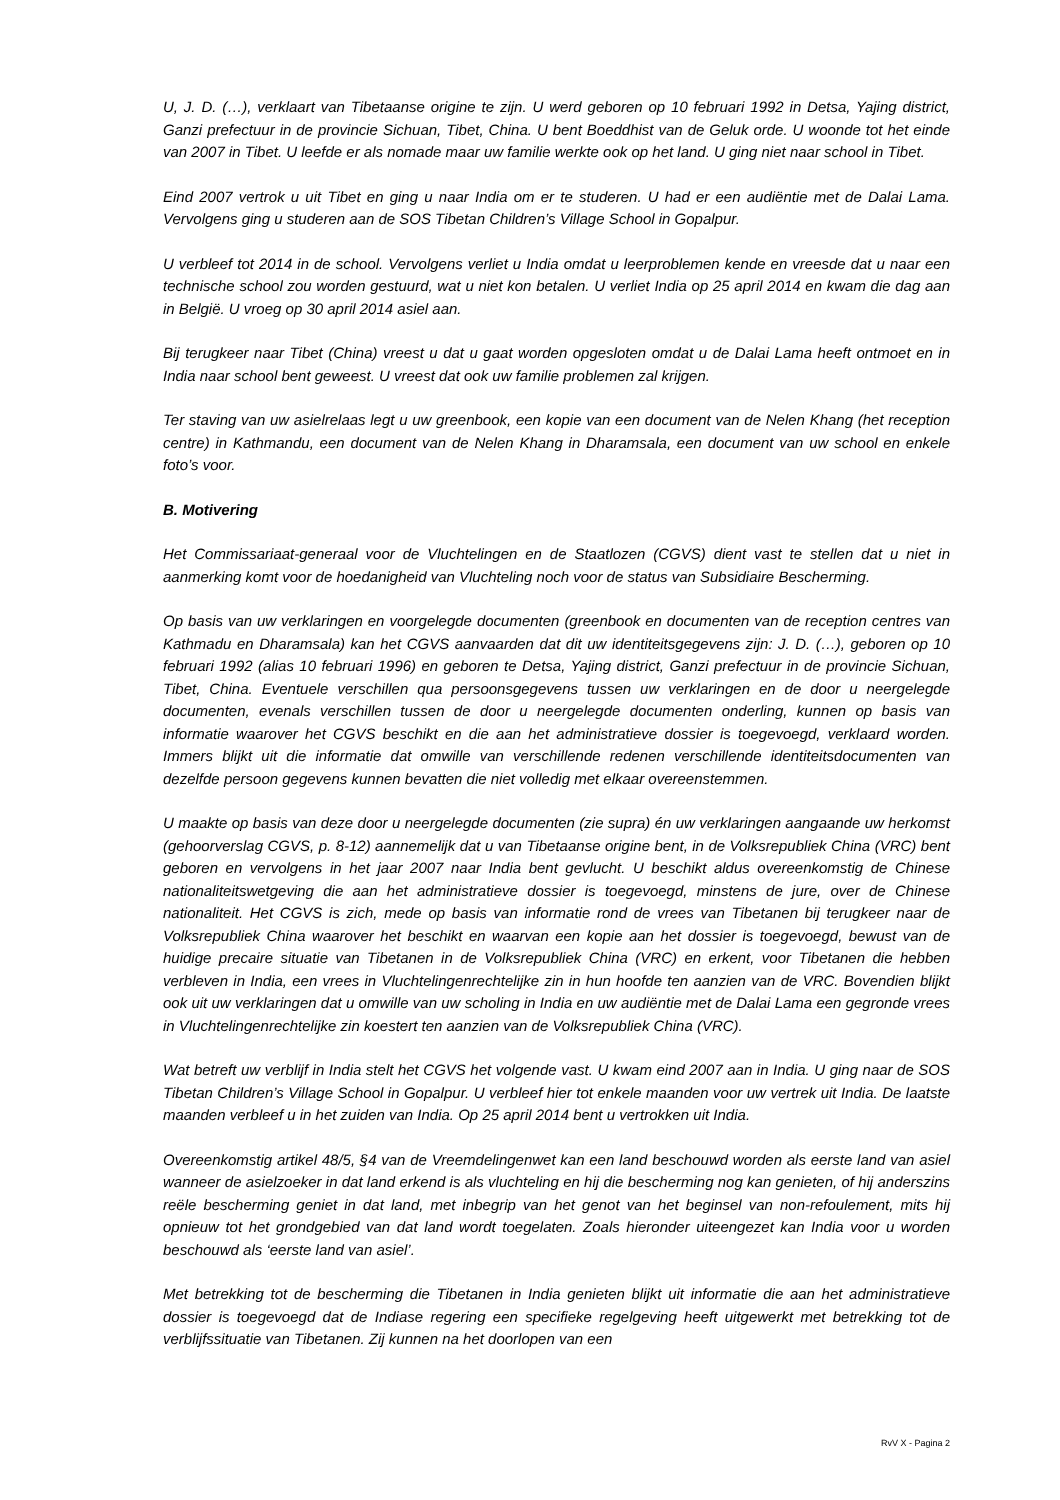U, J. D. (…), verklaart van Tibetaanse origine te zijn. U werd geboren op 10 februari 1992 in Detsa, Yajing district, Ganzi prefectuur in de provincie Sichuan, Tibet, China. U bent Boeddhist van de Geluk orde. U woonde tot het einde van 2007 in Tibet. U leefde er als nomade maar uw familie werkte ook op het land. U ging niet naar school in Tibet.
Eind 2007 vertrok u uit Tibet en ging u naar India om er te studeren. U had er een audiëntie met de Dalai Lama. Vervolgens ging u studeren aan de SOS Tibetan Children’s Village School in Gopalpur.
U verbleef tot 2014 in de school. Vervolgens verliet u India omdat u leerproblemen kende en vreesde dat u naar een technische school zou worden gestuurd, wat u niet kon betalen. U verliet India op 25 april 2014 en kwam die dag aan in België. U vroeg op 30 april 2014 asiel aan.
Bij terugkeer naar Tibet (China) vreest u dat u gaat worden opgesloten omdat u de Dalai Lama heeft ontmoet en in India naar school bent geweest. U vreest dat ook uw familie problemen zal krijgen.
Ter staving van uw asielrelaas legt u uw greenbook, een kopie van een document van de Nelen Khang (het reception centre) in Kathmandu, een document van de Nelen Khang in Dharamsala, een document van uw school en enkele foto’s voor.
B. Motivering
Het Commissariaat-generaal voor de Vluchtelingen en de Staatlozen (CGVS) dient vast te stellen dat u niet in aanmerking komt voor de hoedanigheid van Vluchteling noch voor de status van Subsidiaire Bescherming.
Op basis van uw verklaringen en voorgelegde documenten (greenbook en documenten van de reception centres van Kathmadu en Dharamsala) kan het CGVS aanvaarden dat dit uw identiteitsgegevens zijn: J. D. (…), geboren op 10 februari 1992 (alias 10 februari 1996) en geboren te Detsa, Yajing district, Ganzi prefectuur in de provincie Sichuan, Tibet, China. Eventuele verschillen qua persoonsgegevens tussen uw verklaringen en de door u neergelegde documenten, evenals verschillen tussen de door u neergelegde documenten onderling, kunnen op basis van informatie waarover het CGVS beschikt en die aan het administratieve dossier is toegevoegd, verklaard worden. Immers blijkt uit die informatie dat omwille van verschillende redenen verschillende identiteitsdocumenten van dezelfde persoon gegevens kunnen bevatten die niet volledig met elkaar overeenstemmen.
U maakte op basis van deze door u neergelegde documenten (zie supra) én uw verklaringen aangaande uw herkomst (gehoorverslag CGVS, p. 8-12) aannemelijk dat u van Tibetaanse origine bent, in de Volksrepubliek China (VRC) bent geboren en vervolgens in het jaar 2007 naar India bent gevlucht. U beschikt aldus overeenkomstig de Chinese nationaliteitswetgeving die aan het administratieve dossier is toegevoegd, minstens de jure, over de Chinese nationaliteit. Het CGVS is zich, mede op basis van informatie rond de vrees van Tibetanen bij terugkeer naar de Volksrepubliek China waarover het beschikt en waarvan een kopie aan het dossier is toegevoegd, bewust van de huidige precaire situatie van Tibetanen in de Volksrepubliek China (VRC) en erkent, voor Tibetanen die hebben verbleven in India, een vrees in Vluchtelingenrechtelijke zin in hun hoofde ten aanzien van de VRC. Bovendien blijkt ook uit uw verklaringen dat u omwille van uw scholing in India en uw audiëntie met de Dalai Lama een gegronde vrees in Vluchtelingenrechtelijke zin koestert ten aanzien van de Volksrepubliek China (VRC).
Wat betreft uw verblijf in India stelt het CGVS het volgende vast. U kwam eind 2007 aan in India. U ging naar de SOS Tibetan Children’s Village School in Gopalpur. U verbleef hier tot enkele maanden voor uw vertrek uit India. De laatste maanden verbleef u in het zuiden van India. Op 25 april 2014 bent u vertrokken uit India.
Overeenkomstig artikel 48/5, §4 van de Vreemdelingenwet kan een land beschouwd worden als eerste land van asiel wanneer de asielzoeker in dat land erkend is als vluchteling en hij die bescherming nog kan genieten, of hij anderszins reële bescherming geniet in dat land, met inbegrip van het genot van het beginsel van non-refoulement, mits hij opnieuw tot het grondgebied van dat land wordt toegelaten. Zoals hieronder uiteengezet kan India voor u worden beschouwd als ‘eerste land van asiel’.
Met betrekking tot de bescherming die Tibetanen in India genieten blijkt uit informatie die aan het administratieve dossier is toegevoegd dat de Indiase regering een specifieke regelgeving heeft uitgewerkt met betrekking tot de verblijfssituatie van Tibetanen. Zij kunnen na het doorlopen van een
RvV X - Pagina 2